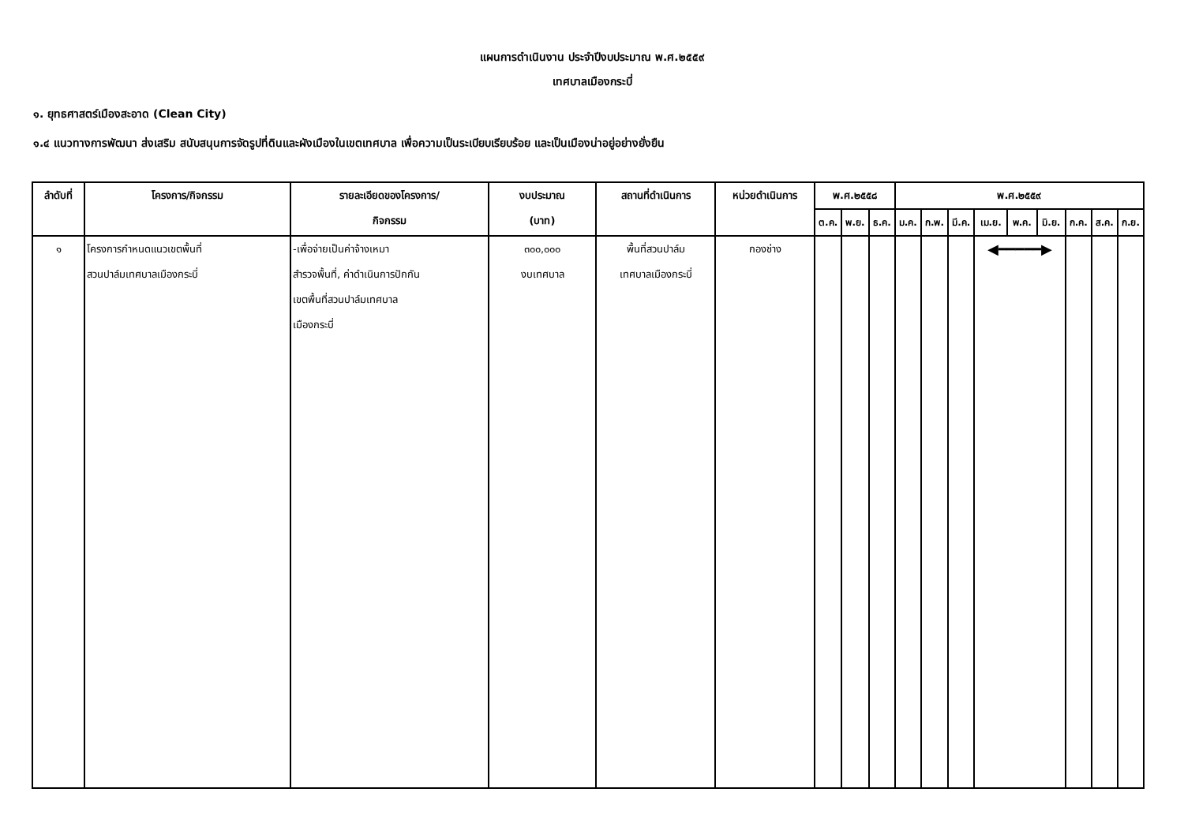แผนการดำเนินงาน ประจำปีงบประมาณ พ.ศ.๒๕๕๙
เทศบาลเมืองกระบี่
๑. ยุทธศาสตร์เมืองสะอาด (Clean City)
๑.๔ แนวทางการพัฒนา ส่งเสริม สนับสนุนการจัดรูปที่ดินและผังเมืองในเขตเทศบาล เพื่อความเป็นระเบียบเรียบร้อย และเป็นเมืองน่าอยู่อย่างยั่งยืน
| ลำดับที่ | โครงการ/กิจกรรม | รายละเอียดของโครงการ/ กิจกรรม | งบประมาณ (บาท) | สถานที่ดำเนินการ | หน่วยดำเนินการ | พ.ศ.๒๕๕๘ | | | พ.ศ.๒๕๕๙ | | | | | | | | |
| --- | --- | --- | --- | --- | --- | --- | --- | --- | --- | --- | --- | --- | --- | --- | --- | --- | --- |
| | | | | | | ต.ค. | พ.ย. | ธ.ค. | ม.ค. | ก.พ. | มี.ค. | เม.ย. | พ.ค. | มิ.ย. | ก.ค. | ส.ค. | ก.ย. |
| ๑ | โครงการกำหนดแนวเขตพื้นที่ สวนปาล์มเทศบาลเมืองกระบี่ | -เพื่อจ่ายเป็นค่าจ้างเหมา สำรวจพื้นที่, ค่าดำเนินการปักกัน เขตพื้นที่สวนปาล์มเทศบาล เมืองกระบี่ | ๓๐๐,๐๐๐ งบเทศบาล | พื้นที่สวนปาล์ม เทศบาลเมืองกระบี่ | กองช่าง | | | | | | | ◀━━━━━▶ | | | | | |